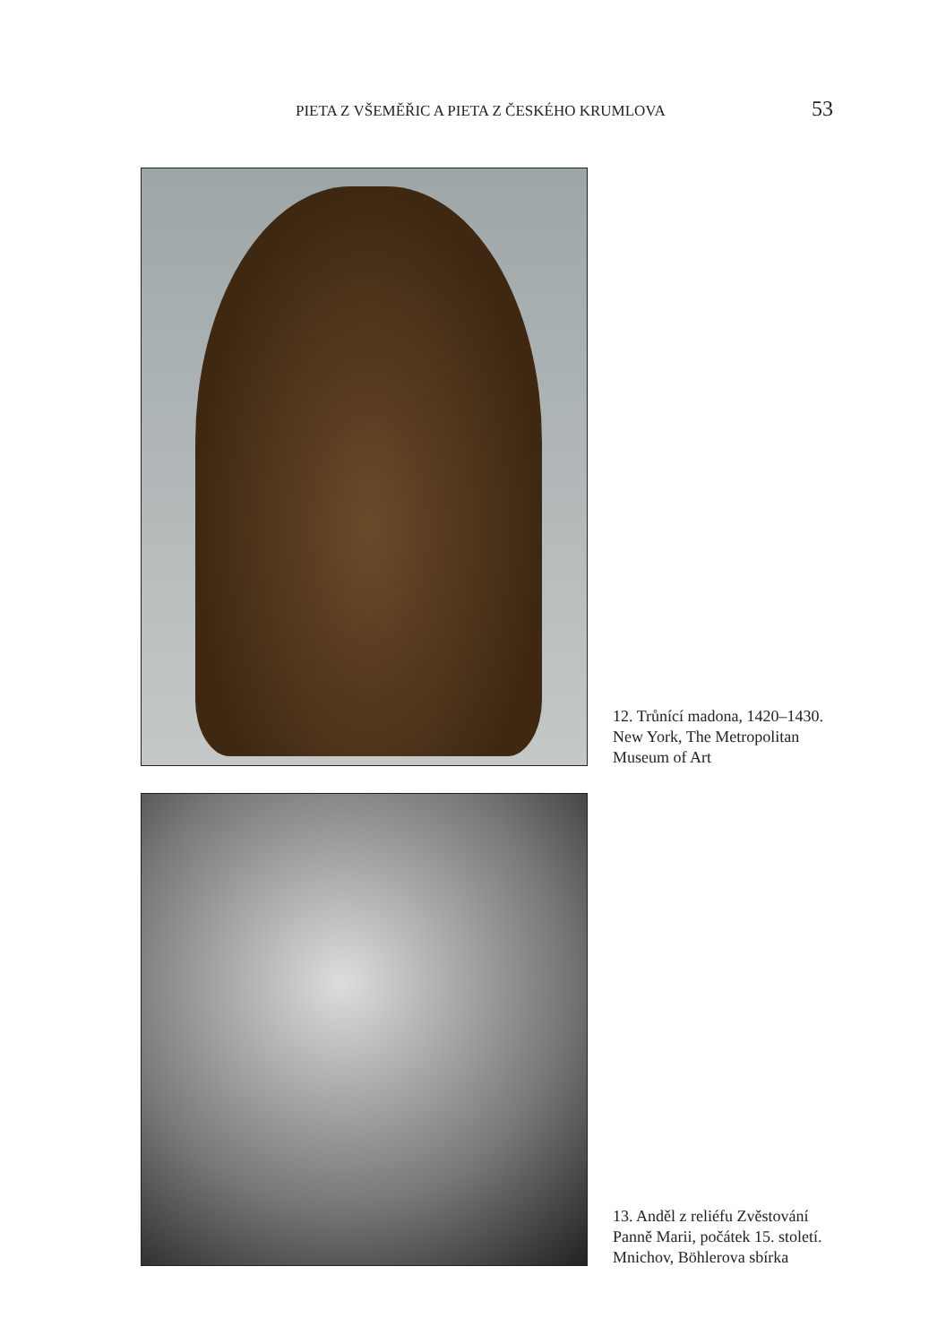PIETA Z VŠEMĚŘIC A PIETA Z ČESKÉHO KRUMLOVA 53
12. Trůnící madona, 1420–1430.
New York, The Metropolitan
Museum of Art
13. Anděl z reliéfu Zvěstování
Panně Marii, počátek 15. století.
Mnichov, Böhlerova sbírka